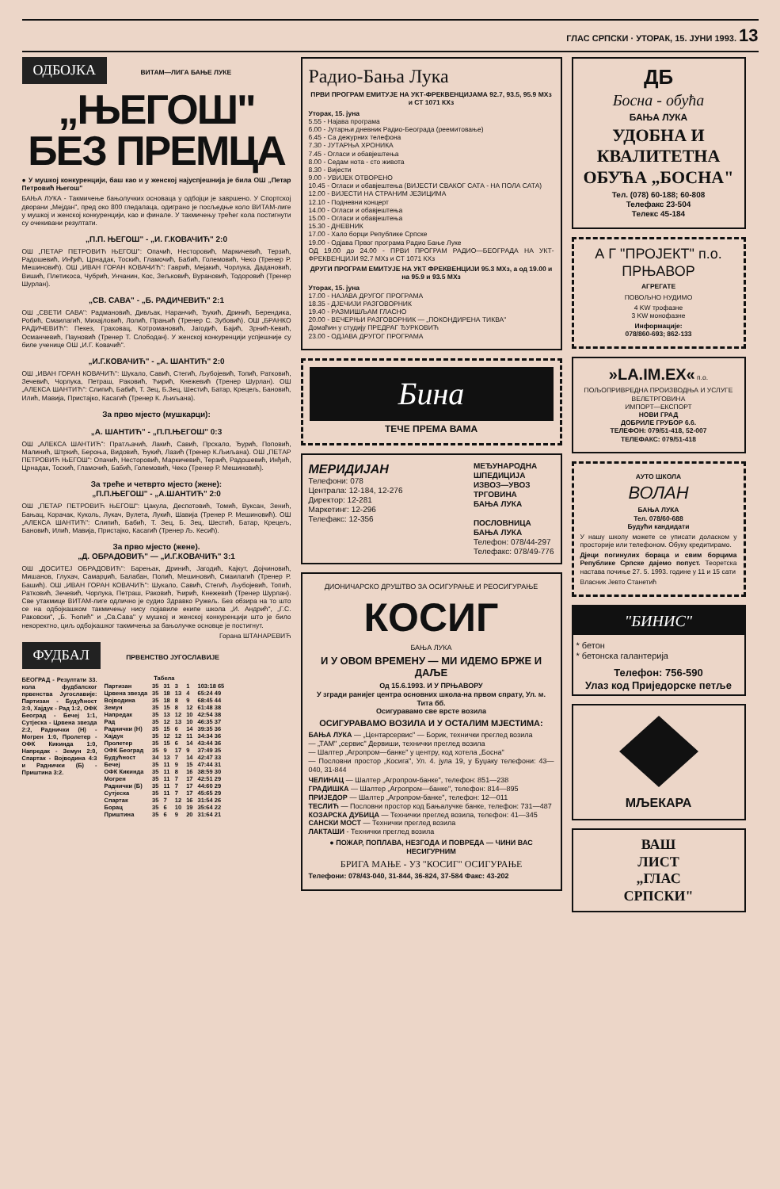ГЛАС СРПСКИ · УТОРАК, 15. ЈУНИ 1993. 13
ОДБОЈКА ВИТАМ—ЛИГА БАЊЕ ЛУКЕ
„ЊЕГОШ" БЕЗ ПРЕМЦА
● У мушкој конкуренцији, баш као и у женској најуспјешнија је била ОШ „Петар Петровић Његош"
БАЊА ЛУКА - Такмичење бањолучких основаца у одбојци је завршено. У Спортској дворани „Мејдан", пред око 800 гледалаца, одиграно је посљедње коло ВИТАМ-лиге у мушкој и женској конкуренцији, као и финале. У такмичењу трећег кола постигнути су очекивани резултати.
„П.П. ЊЕГОШ" - „И. Г.КОВАЧИЋ" 2:0
ОШ „ПЕТАР ПЕТРОВИЋ ЊЕГОШ": Опачић, Несторовић, Маркичевић, Терзић, Радошевић, Инђић, Црнадак, Тоскић, Гламочић, Бабић, Големовић, Чеко (Тренер Р. Мешиновић). ОШ „ИВАН ГОРАН КОВАЧИЋ": Гаврић, Мејакић, Чорлука, Дадановић, Вишић, Плетикоса, Чубрић, Унчанин, Кос, Зељковић, Вурановић, Тодоровић (Тренер Шурлан).
„СВ. САВА" - „Б. РАДИЧЕВИЋ" 2:1
ОШ „СВЕТИ САВА": Радмановић, Дивљак, Наранчић, Ђукић, Дринић, Берендика, Робић, Смаилагић, Михајловић, Лолић, Прањић (Тренер С. Зубовић). ОШ „БРАНКО РАДИЧЕВИЋ": Пекез, Граховац, Котромановић, Јагодић, Бајић, Зрнић-Кевић, Османчевић, Пауновић (Тренер Т. Слободан). У женској конкуренцији успјешније су биле ученице ОШ „И.Г. Ковачић".
„И.Г.КОВАЧИЋ" - „А. ШАНТИЋ" 2:0
ОШ „ИВАН ГОРАН КОВАЧИЋ": Шукало, Савић, Стегић, Љубојевић, Топић, Ратковић, Зечевић, Чорлука, Петраш, Раковић, Ћирић, Кнежевић (Тренер Шурлан). ОШ „АЛЕКСА ШАНТИЋ": Слипић, Бабић, Т. Зец, Б.Зец, Шестић, Батар, Крецељ, Бановић, Илић, Мавија, Пристајко, Касагић (Тренер К. Љиљана).
За прво мјесто (мушкарци):
„А. ШАНТИЋ" - „П.П.ЊЕГОШ" 0:3
ОШ „АЛЕКСА ШАНТИЋ": Пратљачић, Лакић, Савић, Прскало, Ђурић, Поповић, Малинић, Штркић, Бероња, Видовић, Ђукић, Лазић (Тренер К.Љиљана). ОШ „ПЕТАР ПЕТРОВИЋ ЊЕГОШ": Опачић, Несторовић, Маркичевић, Терзић, Радошевић, Инђић, Црнадак, Тоскић, Гламочић, Бабић, Големовић, Чеко (Тренер Р. Мешиновић).
За треће и четврто мјесто (жене):
„П.П.ЊЕГОШ" - „А.ШАНТИЋ" 2:0
ОШ „ПЕТАР ПЕТРОВИЋ ЊЕГОШ": Цакула, Деспотовић, Томић, Вуксан, Зенић, Бањац, Корачак, Куколь, Лукач, Вулета, Лукић, Шавија (Тренер Р. Мешиновић). ОШ „АЛЕКСА ШАНТИЋ": Слипић, Бабић, Т. Зец, Б. Зец, Шестић, Батар, Крецељ, Бановић, Илић, Мавија, Пристајко, Касагић (Тренер Љ. Кесић).
За прво мјесто (жене).
„Д. ОБРАДОВИЋ" — „И.Г.КОВАЧИЋ" 3:1
ОШ „ДОСИТЕЈ ОБРАДОВИЋ": Барењак, Дринић, Јагодић, Кајкут, Дојчиновић, Мишанов, Глухач, Самарџић, Балабан, Полић, Мешиновић, Смаилагић (Тренер Р. Башић). ОШ „ИВАН ГОРАН КОВАЧИЋ": Шукало, Савић, Стегић, Љубојевић, Топић, Ратковић, Зечевић, Чорлука, Петраш, Раковић, Ћирић, Кнежевић (Тренер Шурлан). Све утакмице ВИТАМ-лиге одлично је судио Здравко Ружељ. Без обзира на то што се на одбојкашком такмичењу нису појавиле екипе школа „И. Андрић", „Г.С. Раковски", „Б. Ћопић" и „Св.Сава" у мушкој и женској конкуренцији што је било некоректно, циљ одбојкашког такмичења за бањолучке основце је постигнут.
Горана ШТАНАРЕВИЋ
ФУДБАЛ ПРВЕНСТВО ЈУГОСЛАВИЈЕ
БЕОГРАД - Резултати 33. кола фудбалског првенства Југославије: Партизан - Будућност 3:0, Хајдук - Рад 1:2, ОФК Београд - Бечеј 1:1, Сутјеска - Црвена звезда 2:2, Раднички (Н) - Могрен 1:0, Пролетер - ОФК Кикинда 1:0, Напредак - Земун 2:0, Спартак - Војводина 4:3 и Раднички (Б) - Приштина 3:2.
| Табела | | | | | |
| --- | --- | --- | --- | --- | --- |
| Партизан | 35 | 31 | 3 | 1 | 103:18 65 |
| Црвена звезда | 35 | 18 | 13 | 4 | 65:24 49 |
| Војводина | 35 | 18 | 8 | 9 | 68:45 44 |
| Земун | 35 | 15 | 8 | 12 | 61:48 38 |
| Напредак | 35 | 13 | 12 | 10 | 42:54 38 |
| Рад | 35 | 12 | 13 | 10 | 46:35 37 |
| Раднички (Н) | 35 | 15 | 6 | 14 | 39:35 36 |
| Хајдук | 35 | 12 | 12 | 11 | 34:34 36 |
| Пролетер | 35 | 15 | 6 | 14 | 43:44 36 |
| ОФК Београд | 35 | 9 | 17 | 9 | 37:49 35 |
| Будућност | 34 | 13 | 7 | 14 | 42:47 33 |
| Бечеј | 35 | 11 | 9 | 15 | 47:44 31 |
| ОФК Кикинда | 35 | 11 | 8 | 16 | 38:59 30 |
| Могрен | 35 | 11 | 7 | 17 | 42:51 29 |
| Раднички (Б) | 35 | 11 | 7 | 17 | 44:60 29 |
| Сутјеска | 35 | 11 | 7 | 17 | 45:65 29 |
| Спартак | 35 | 7 | 12 | 16 | 31:54 26 |
| Борац | 35 | 6 | 10 | 19 | 35:64 22 |
| Приштина | 35 | 6 | 9 | 20 | 31:64 21 |
Радио-Бања Лука
ПРВИ ПРОГРАМ ЕМИТУЈЕ НА УКТ-ФРЕКВЕНЦИЈАМА 92.7, 93.5, 95.9 МХз и СТ 1071 КХз
Уторак, 15. јуна
5.55 - Најава програма
6.00 - Јутарњи дневник Радио-Београда (реемитовање)
6.45 - Са дежурних телефона
7.30 - ЈУТАРЊА ХРОНИКА
7.45 - Огласи и обавјештења
8.00 - Седам нота - сто живота
8.30 - Вијести
9.00 - УВИЈЕК ОТВОРЕНО
10.45 - Огласи и обавјештења (ВИЈЕСТИ СВАКОГ САТА - НА ПОЛА САТА)
12.00 - ВИЈЕСТИ НА СТРАНИМ ЈЕЗИЦИМА
12.10 - Подневни концерт
14.00 - Огласи и обавјештења
15.00 - Огласи и обавјештења
15.30 - ДНЕВНИК
17.00 - Хало борци Републике Српске
19.00 - Одјава Првог програма Радио Бање Луке
ОД 19.00 до 24.00 - ПРВИ ПРОГРАМ РАДИО—БЕОГРАДА НА УКТ-ФРЕКВЕНЦИЈИ 92.7 МХз и СТ 1071 КХз
ДРУГИ ПРОГРАМ ЕМИТУЈЕ НА УКТ ФРЕКВЕНЦИЈИ 95.3 МХз, а од 19.00 и на 95.9 и 93.5 МХз
Уторак, 15. јуна
17.00 - НАЈАВА ДРУГОГ ПРОГРАМА
18.35 - ДЈЕЧИЈИ РАЗГОВОРНИК
19.40 - РАЗМИШЉАМ ГЛАСНО
20.00 - ВЕЧЕРЊИ РАЗГОВОРНИК — „ПОКОНДИРЕНА ТИКВА"
Домаћин у студију ПРЕДРАГ ЂУРКОВИЋ
23.00 - ОДЈАВА ДРУГОГ ПРОГРАМА
Бина
ТЕЧЕ ПРЕМА ВАМА
МЕРИДИЈАН
Телефони: 078
Централа: 12-184, 12-276
Директор: 12-281
Маркетинг: 12-296
Телефакс: 12-356
МЕЂУНАРОДНА
ШПЕДИЦИЈА
ИЗВОЗ—УВОЗ
ТРГОВИНА
БАЊА ЛУКА
ПОСЛОВНИЦА
БАЊА ЛУКА
Телефон: 078/44-297
Телефакс: 078/49-776
ДИОНИЧАРСКО ДРУШТВО ЗА ОСИГУРАЊЕ И РЕОСИГУРАЊЕ
КОСИГ
БАЊА ЛУКА
И У ОВОМ ВРЕМЕНУ — МИ ИДЕМО БРЖЕ И ДАЉЕ
Од 15.6.1993. И У ПРЊАВОРУ
У згради ранијег центра основних школа-на првом спрату, Ул. м. Тита бб.
Осигуравамо све врсте возила
ОСИГУРАВАМО ВОЗИЛА И У ОСТАЛИМ МЈЕСТИМА:
БАЊА ЛУКА — „Центарсервис" — Борик, технички преглед возила
— „ТАМ" „сервис" Дервиши, технички преглед возила
— Шалтер „Агропром—банке" у центру, код хотела „Босна"
— Пословни простор „Косига", Ул. 4. јула 19, у Буџаку телефони: 43—040, 31-844
ЧЕЛИНАЦ — Шалтер „Агропром-банке", телефон: 851—238
ГРАДИШКА — Шалтер „Агропром—банке", телефон: 814—895
ПРИЈЕДОР — Шалтер „Агропром-банке", телефон: 12—011
ТЕСЛИЋ — Пословни простор код Бањалучке банке, телефон: 731—487
КОЗАРСКА ДУБИЦА — Технички преглед возила, телефон: 41—345
САНСКИ МОСТ — Технички преглед возила
ЛАКТАШИ - Технички преглед возила
● ПОЖАР, ПОПЛАВА, НЕЗГОДА И ПОВРЕДА — ЧИНИ ВАС НЕСИГУРНИМ
БРИГА МАЊЕ - УЗ "КОСИГ" ОСИГУРАЊЕ
Телефони: 078/43-040, 31-844, 36-824, 37-584 Факс: 43-202
ДБ
Босна - обућа
БАЊА ЛУКА
УДОБНА И КВАЛИТЕТНА ОБУЋА „БОСНА"
Тел. (078) 60-188; 60-808
Телефакс 23-504
Телекс 45-184
А Г "ПРОЈЕКТ" п.о.
ПРЊАВОР
АГРЕГАТЕ
ПОВОЉНО НУДИМО
4 KW трофазне
3 KW монофазне
Информације:
078/860-693; 862-133
»LA.IM.EX« п.о.
ПОЉОПРИВРЕДНА ПРОИЗВОДЊА И УСЛУГЕ
ВЕЛЕТРГОВИНА
ИМПОРТ—ЕКСПОРТ
НОВИ ГРАД
ДОБРИЛЕ ГРУБОР 6.6.
ТЕЛЕФОН: 079/51-418, 52-007
ТЕЛЕФАКС: 079/51-418
АУТО ШКОЛА
ВОЛАН
БАЊА ЛУКА
Тел. 078/60-688
Будући кандидати
У нашу школу можете се уписати доласком у просторије или телефоном. Обуку кредитирамо.
Дјеци погинулих бораца и свим борцима Републике Српске дајемо попуст. Теоретска настава почиње 27. 5. 1993. године у 11 и 15 сати
Власник Јевто Станетић
"БИНИС"
* бетон
* бетонска галантерија
Телефон: 756-590
Улаз код Приједорске петље
МЉЕКАРА
ВАШ
ЛИСТ
„ГЛАС
СРПСКИ"